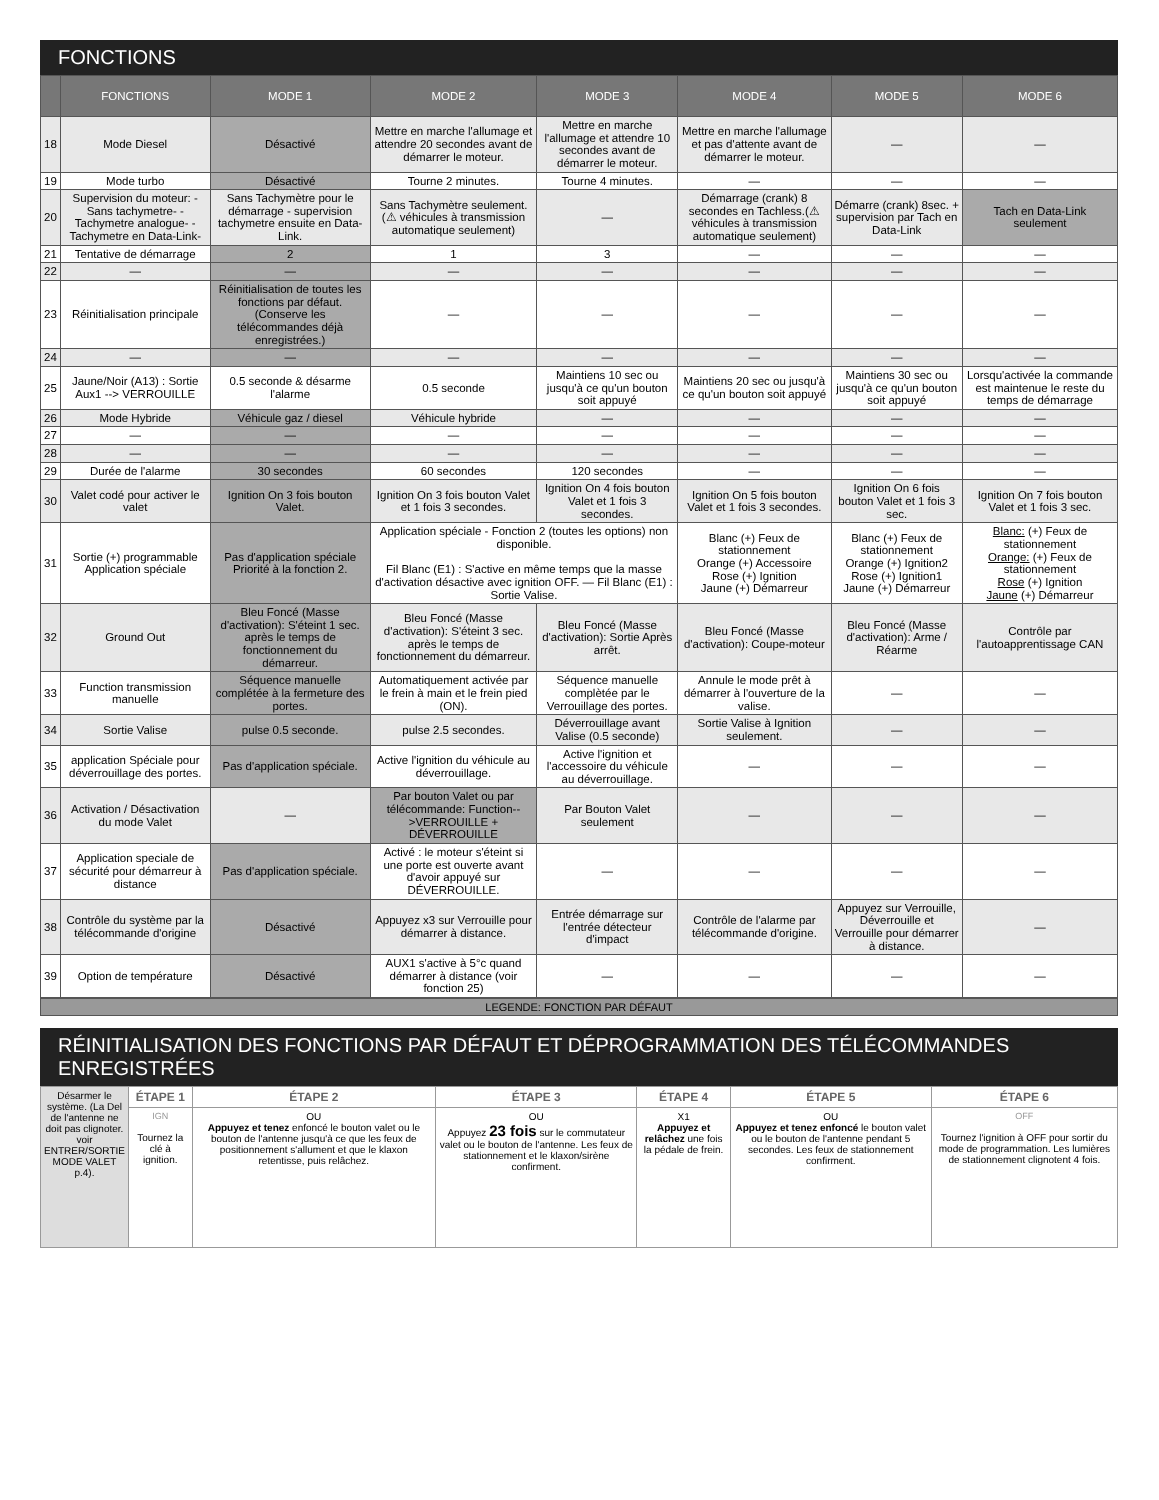FONCTIONS
| | FONCTIONS | MODE 1 | MODE 2 | MODE 3 | MODE 4 | MODE 5 | MODE 6 |
| --- | --- | --- | --- | --- | --- | --- | --- |
| 18 | Mode Diesel | Désactivé | Mettre en marche l'allumage et attendre 20 secondes avant de démarrer le moteur. | Mettre en marche l'allumage et attendre 10 secondes avant de démarrer le moteur. | Mettre en marche l'allumage et pas d'attente avant de démarrer le moteur. | — | — |
| 19 | Mode turbo | Désactivé | Tourne 2 minutes. | Tourne 4 minutes. | — | — | — |
| 20 | Supervision du moteur: -Sans tachymetre- -Tachymetre analogue- -Tachymetre en Data-Link- | Sans Tachymètre pour le démarrage - supervision tachymetre ensuite en Data-Link. | Sans Tachymètre seulement. (⚠ véhicules à transmission automatique seulement) | — | Démarrage (crank) 8 secondes en Tachless.(⚠ véhicules à transmission automatique seulement) | Démarre (crank) 8sec. + supervision par Tach en Data-Link | Tach en Data-Link seulement |
| 21 | Tentative de démarrage | 2 | 1 | 3 | — | — | — |
| 22 | — | — | — | — | — | — | — |
| 23 | Réinitialisation principale | Réinitialisation de toutes les fonctions par défaut. (Conserve les télécommandes déjà enregistrées.) | — | — | — | — | — |
| 24 | — | — | — | — | — | — | — |
| 25 | Jaune/Noir (A13) : Sortie Aux1 --> VERROUILLE | 0.5 seconde & désarme l'alarme | 0.5 seconde | Maintiens 10 sec ou jusqu'à ce qu'un bouton soit appuyé | Maintiens 20 sec ou jusqu'à ce qu'un bouton soit appuyé | Maintiens 30 sec ou jusqu'à ce qu'un bouton soit appuyé | Lorsqu'activée la commande est maintenue le reste du temps de démarrage |
| 26 | Mode Hybride | Véhicule gaz / diesel | Véhicule hybride | — | — | — | — |
| 27 | — | — | — | — | — | — | — |
| 28 | — | — | — | — | — | — | — |
| 29 | Durée de l'alarme | 30 secondes | 60 secondes | 120 secondes | — | — | — |
| 30 | Valet codé pour activer le valet | Ignition On 3 fois bouton Valet. | Ignition On 3 fois bouton Valet et 1 fois 3 secondes. | Ignition On 4 fois bouton Valet et 1 fois 3 secondes. | Ignition On 5 fois bouton Valet et 1 fois 3 secondes. | Ignition On 6 fois bouton Valet et 1 fois 3 sec. | Ignition On 7 fois bouton Valet et 1 fois 3 sec. |
| 31 | Sortie (+) programmable Application spéciale | Pas d'application spéciale Priorité à la fonction 2. | Application spéciale - Fonction 2 (toutes les options) non disponible. Fil Blanc (E1) : S'active en même temps que la masse d'activation désactive avec ignition OFF. — Fil Blanc (E1) : Sortie Valise. | | Blanc (+) Feux de stationnement Orange (+) Accessoire Rose (+) Ignition Jaune (+) Démarreur | Blanc (+) Feux de stationnement Orange (+) Ignition2 Rose (+) Ignition1 Jaune (+) Démarreur | Blanc: (+) Feux de stationnement Orange: (+) Feux de stationnement Rose (+) Ignition Jaune (+) Démarreur |
| 32 | Ground Out | Bleu Foncé (Masse d'activation): S'éteint 1 sec. après le temps de fonctionnement du démarreur. | Bleu Foncé (Masse d'activation): S'éteint 3 sec. après le temps de fonctionnement du démarreur. | Bleu Foncé (Masse d'activation): Sortie Après arrêt. | Bleu Foncé (Masse d'activation): Coupe-moteur | Bleu Foncé (Masse d'activation): Arme / Réarme | Contrôle par l'autoapprentissage CAN |
| 33 | Function transmission manuelle | Séquence manuelle complétée à la fermeture des portes. | Automatiquement activée par le frein à main et le frein pied (ON). | Séquence manuelle complètée par le Verrouillage des portes. | Annule le mode prêt à démarrer à l'ouverture de la valise. | — | — |
| 34 | Sortie Valise | pulse 0.5 seconde. | pulse 2.5 secondes. | Déverrouillage avant Valise (0.5 seconde) | Sortie Valise à Ignition seulement. | — | — |
| 35 | application Spéciale pour déverrouillage des portes. | Pas d'application spéciale. | Active l'ignition du véhicule au déverrouillage. | Active l'ignition et l'accessoire du véhicule au déverrouillage. | — | — | — |
| 36 | Activation / Désactivation du mode Valet | — | Par bouton Valet ou par télécommande: Function-->VERROUILLE + DÉVERROUILLE | Par Bouton Valet seulement | — | — | — |
| 37 | Application speciale de sécurité pour démarreur à distance | Pas d'application spéciale. | Activé : le moteur s'éteint si une porte est ouverte avant d'avoir appuyé sur DÉVERROUILLE. | — | — | — | — |
| 38 | Contrôle du système par la télécommande d'origine | Désactivé | Appuyez x3 sur Verrouille pour démarrer à distance. | Entrée démarrage sur l'entrée détecteur d'impact | Contrôle de l'alarme par télécommande d'origine. | Appuyez sur Verrouille, Déverrouille et Verrouille pour démarrer à distance. | — |
| 39 | Option de température | Désactivé | AUX1 s'active à 5°c quand démarrer à distance (voir fonction 25) | — | — | — | — |
LEGENDE: FONCTION PAR DÉFAUT
RÉINITIALISATION DES FONCTIONS PAR DÉFAUT ET DÉPROGRAMMATION DES TÉLÉCOMMANDES ENREGISTRÉES
| Désarmer le système. (La Del de l'antenne ne doit pas clignoter. voir ENTRER/SORTIE MODE VALET p.4). | ÉTAPE 1 | ÉTAPE 2 | ÉTAPE 3 | ÉTAPE 4 | ÉTAPE 5 | ÉTAPE 6 |
| | IGN Tournez la clé à ignition. | OU Appuyez et tenez enfoncé le bouton valet ou le bouton de l'antenne jusqu'à ce que les feux de positionnement s'allument et que le klaxon retentisse, puis relâchez. | OU Appuyez 23 fois sur le commutateur valet ou le bouton de l'antenne. Les feux de stationnement et le klaxon/sirène confirment. | X1 Appuyez et relâchez une fois la pédale de frein. | OU Appuyez et tenez enfoncé le bouton valet ou le bouton de l'antenne pendant 5 secondes. Les feux de stationnement confirment. | OFF Tournez l'ignition à OFF pour sortir du mode de programmation. Les lumières de stationnement clignotent 4 fois. |